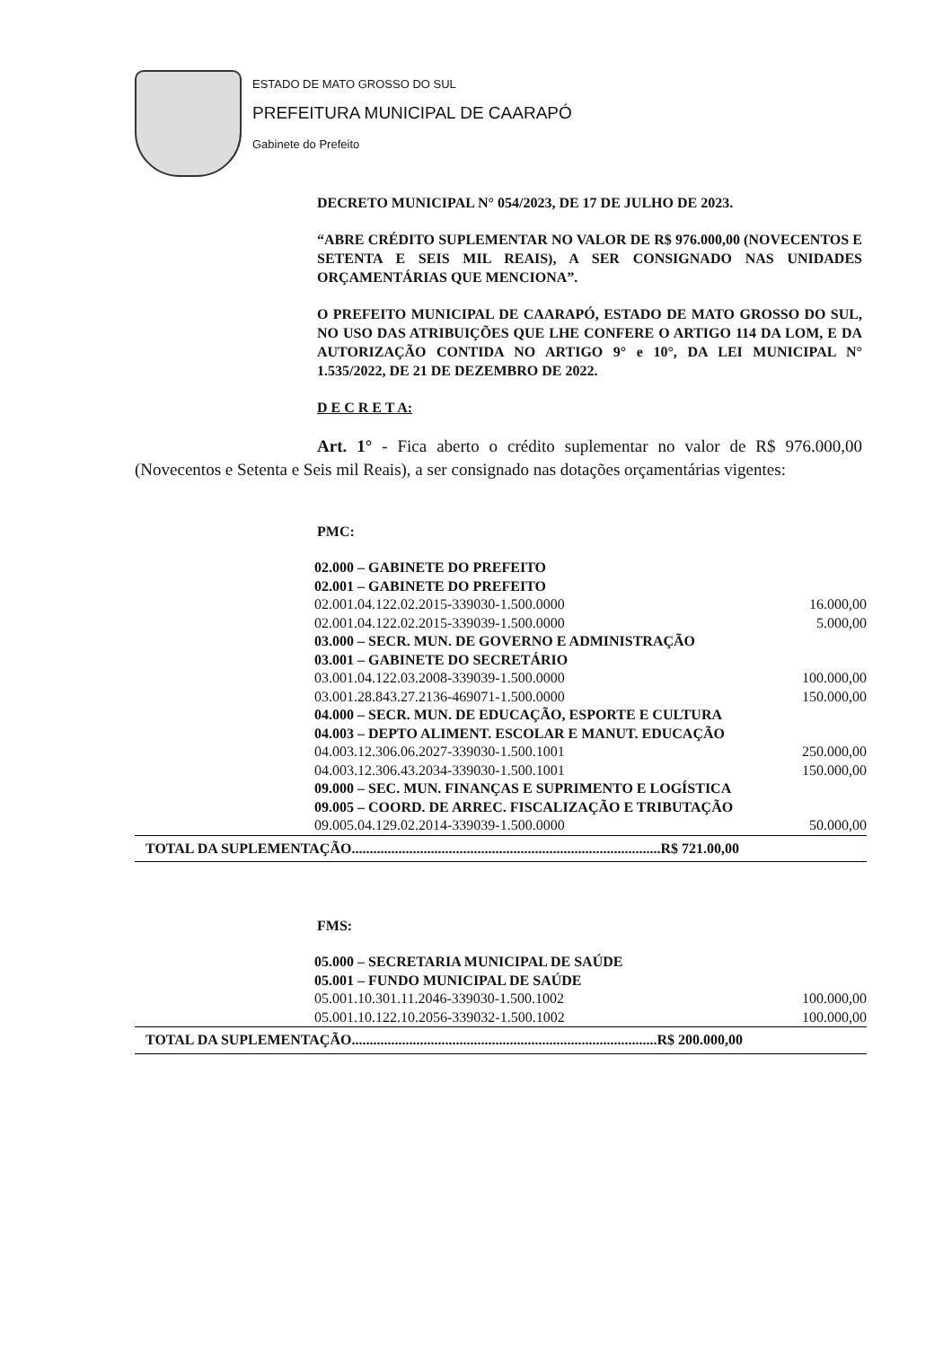ESTADO DE MATO GROSSO DO SUL
PREFEITURA MUNICIPAL DE CAARAPÓ
Gabinete do Prefeito
DECRETO MUNICIPAL N° 054/2023, DE 17 DE JULHO DE 2023.
“ABRE CRÉDITO SUPLEMENTAR NO VALOR DE R$ 976.000,00 (NOVECENTOS E SETENTA E SEIS MIL REAIS), A SER CONSIGNADO NAS UNIDADES ORÇAMENTÁRIAS QUE MENCIONA”.
O PREFEITO MUNICIPAL DE CAARAPÓ, ESTADO DE MATO GROSSO DO SUL, NO USO DAS ATRIBUIÇÕES QUE LHE CONFERE O ARTIGO 114 DA LOM, E DA AUTORIZAÇÃO CONTIDA NO ARTIGO 9° e 10°, DA LEI MUNICIPAL N° 1.535/2022, DE 21 DE DEZEMBRO DE 2022.
D E C R E T A:
Art. 1° - Fica aberto o crédito suplementar no valor de R$ 976.000,00 (Novecentos e Setenta e Seis mil Reais), a ser consignado nas dotações orçamentárias vigentes:
PMC:
| 02.000 – GABINETE DO PREFEITO | |
| 02.001 – GABINETE DO PREFEITO | |
| 02.001.04.122.02.2015-339030-1.500.0000 | 16.000,00 |
| 02.001.04.122.02.2015-339039-1.500.0000 | 5.000,00 |
| 03.000 – SECR. MUN. DE GOVERNO E ADMINISTRAÇÃO | |
| 03.001 – GABINETE DO SECRETÁRIO | |
| 03.001.04.122.03.2008-339039-1.500.0000 | 100.000,00 |
| 03.001.28.843.27.2136-469071-1.500.0000 | 150.000,00 |
| 04.000 – SECR. MUN. DE EDUCAÇÃO, ESPORTE E CULTURA | |
| 04.003 – DEPTO ALIMENT. ESCOLAR E MANUT. EDUCAÇÃO | |
| 04.003.12.306.06.2027-339030-1.500.1001 | 250.000,00 |
| 04.003.12.306.43.2034-339030-1.500.1001 | 150.000,00 |
| 09.000 – SEC. MUN. FINANÇAS E SUPRIMENTO E LOGÍSTICA | |
| 09.005 – COORD. DE ARREC. FISCALIZAÇÃO E TRIBUTAÇÃO | |
| 09.005.04.129.02.2014-339039-1.500.0000 | 50.000,00 |
| TOTAL DA SUPLEMENTAÇÃO......................................................................................R$ 721.00,00 | |
FMS:
| 05.000 – SECRETARIA MUNICIPAL DE SAÚDE | |
| 05.001 – FUNDO MUNICIPAL DE SAÚDE | |
| 05.001.10.301.11.2046-339030-1.500.1002 | 100.000,00 |
| 05.001.10.122.10.2056-339032-1.500.1002 | 100.000,00 |
| TOTAL DA SUPLEMENTAÇÃO.....................................................................................R$ 200.000,00 | |